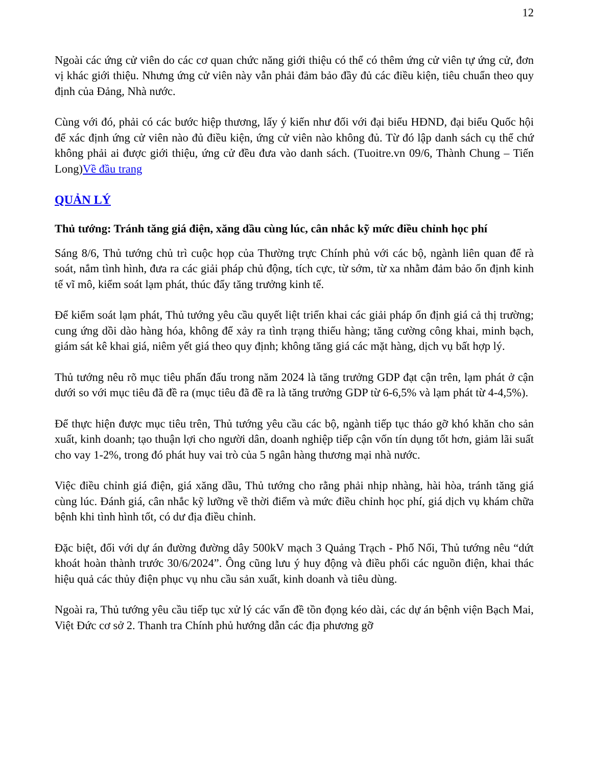12
Ngoài các ứng cử viên do các cơ quan chức năng giới thiệu có thể có thêm ứng cử viên tự ứng cử, đơn vị khác giới thiệu. Nhưng ứng cử viên này vẫn phải đảm bảo đầy đủ các điều kiện, tiêu chuẩn theo quy định của Đảng, Nhà nước.
Cùng với đó, phải có các bước hiệp thương, lấy ý kiến như đối với đại biểu HĐND, đại biểu Quốc hội để xác định ứng cử viên nào đủ điều kiện, ứng cử viên nào không đủ. Từ đó lập danh sách cụ thể chứ không phải ai được giới thiệu, ứng cử đều đưa vào danh sách. (Tuoitre.vn 09/6, Thành Chung – Tiến Long)Về đầu trang
QUẢN LÝ
Thủ tướng: Tránh tăng giá điện, xăng dầu cùng lúc, cân nhắc kỹ mức điều chỉnh học phí
Sáng 8/6, Thủ tướng chủ trì cuộc họp của Thường trực Chính phủ với các bộ, ngành liên quan để rà soát, nắm tình hình, đưa ra các giải pháp chủ động, tích cực, từ sớm, từ xa nhằm đảm bảo ổn định kinh tế vĩ mô, kiểm soát lạm phát, thúc đẩy tăng trưởng kinh tế.
Để kiểm soát lạm phát, Thủ tướng yêu cầu quyết liệt triển khai các giải pháp ổn định giá cả thị trường; cung ứng dồi dào hàng hóa, không để xảy ra tình trạng thiếu hàng; tăng cường công khai, minh bạch, giám sát kê khai giá, niêm yết giá theo quy định; không tăng giá các mặt hàng, dịch vụ bất hợp lý.
Thủ tướng nêu rõ mục tiêu phấn đấu trong năm 2024 là tăng trưởng GDP đạt cận trên, lạm phát ở cận dưới so với mục tiêu đã đề ra (mục tiêu đã đề ra là tăng trưởng GDP từ 6-6,5% và lạm phát từ 4-4,5%).
Để thực hiện được mục tiêu trên, Thủ tướng yêu cầu các bộ, ngành tiếp tục tháo gỡ khó khăn cho sản xuất, kinh doanh; tạo thuận lợi cho người dân, doanh nghiệp tiếp cận vốn tín dụng tốt hơn, giảm lãi suất cho vay 1-2%, trong đó phát huy vai trò của 5 ngân hàng thương mại nhà nước.
Việc điều chỉnh giá điện, giá xăng dầu, Thủ tướng cho rằng phải nhịp nhàng, hài hòa, tránh tăng giá cùng lúc. Đánh giá, cân nhắc kỹ lưỡng về thời điểm và mức điều chỉnh học phí, giá dịch vụ khám chữa bệnh khi tình hình tốt, có dư địa điều chỉnh.
Đặc biệt, đối với dự án đường đường dây 500kV mạch 3 Quảng Trạch - Phố Nối, Thủ tướng nêu “dứt khoát hoàn thành trước 30/6/2024”. Ông cũng lưu ý huy động và điều phối các nguồn điện, khai thác hiệu quả các thủy điện phục vụ nhu cầu sản xuất, kinh doanh và tiêu dùng.
Ngoài ra, Thủ tướng yêu cầu tiếp tục xử lý các vấn đề tồn đọng kéo dài, các dự án bệnh viện Bạch Mai, Việt Đức cơ sở 2. Thanh tra Chính phủ hướng dẫn các địa phương gỡ